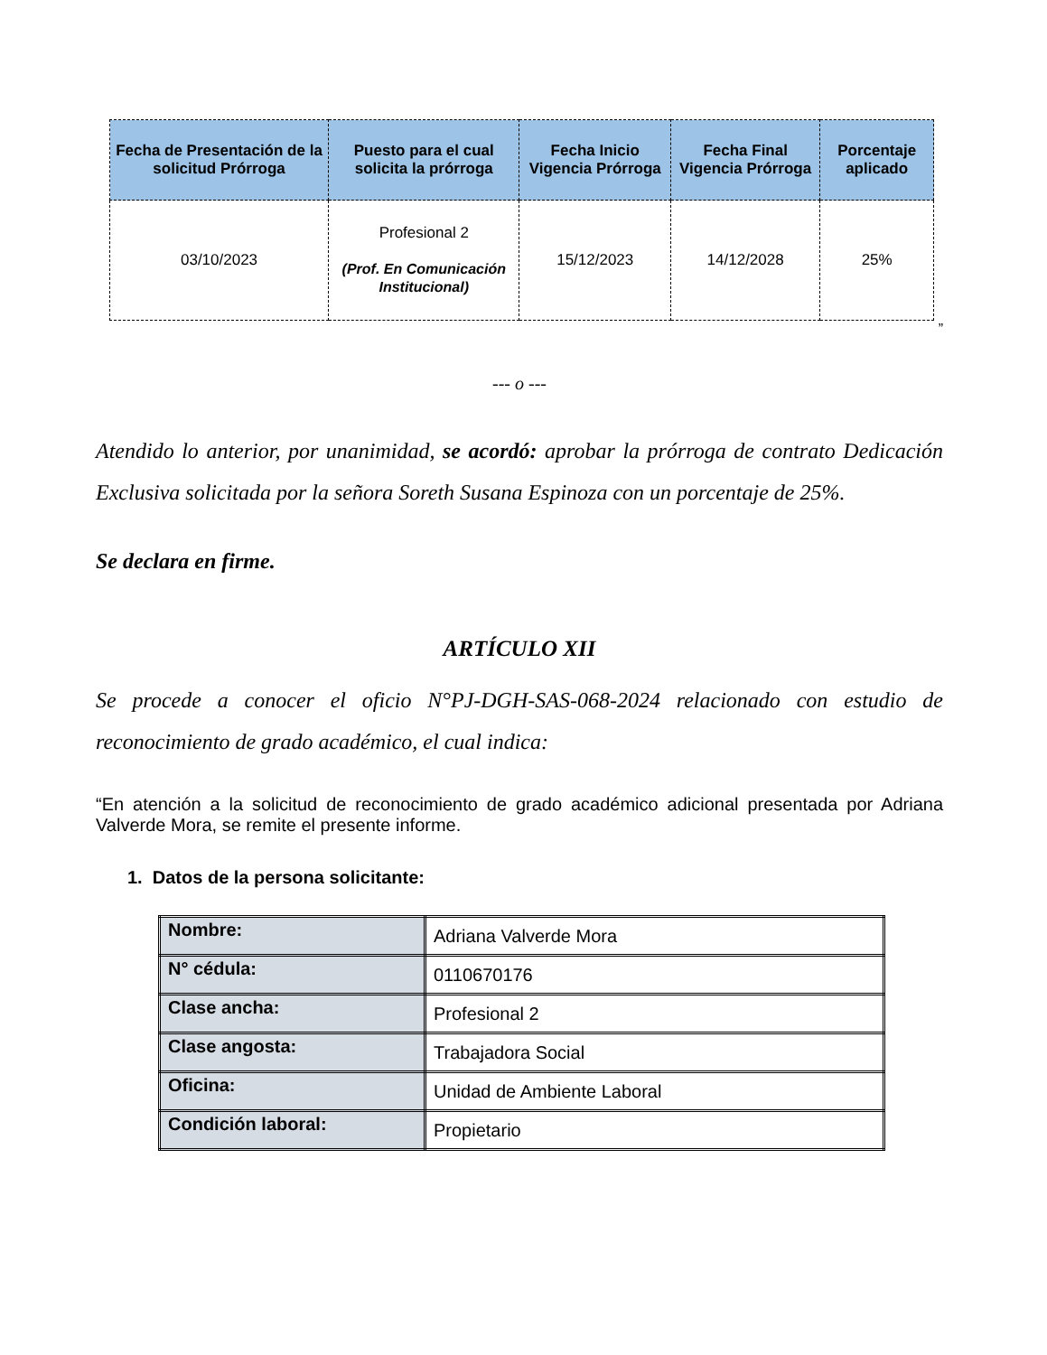| Fecha de Presentación de la solicitud Prórroga | Puesto para el cual solicita la prórroga | Fecha Inicio Vigencia Prórroga | Fecha Final Vigencia Prórroga | Porcentaje aplicado |
| --- | --- | --- | --- | --- |
| 03/10/2023 | Profesional 2 (Prof. En Comunicación Institucional) | 15/12/2023 | 14/12/2028 | 25% |
”
--- o ---
Atendido lo anterior, por unanimidad, se acordó: aprobar la prórroga de contrato Dedicación Exclusiva solicitada por la señora Soreth Susana Espinoza con un porcentaje de 25%.
Se declara en firme.
ARTÍCULO XII
Se procede a conocer el oficio N°PJ-DGH-SAS-068-2024 relacionado con estudio de reconocimiento de grado académico, el cual indica:
“En atención a la solicitud de reconocimiento de grado académico adicional presentada por Adriana Valverde Mora, se remite el presente informe.
1. Datos de la persona solicitante:
| Nombre: | Adriana Valverde Mora |
| N° cédula: | 0110670176 |
| Clase ancha: | Profesional 2 |
| Clase angosta: | Trabajadora Social |
| Oficina: | Unidad de Ambiente Laboral |
| Condición laboral: | Propietario |